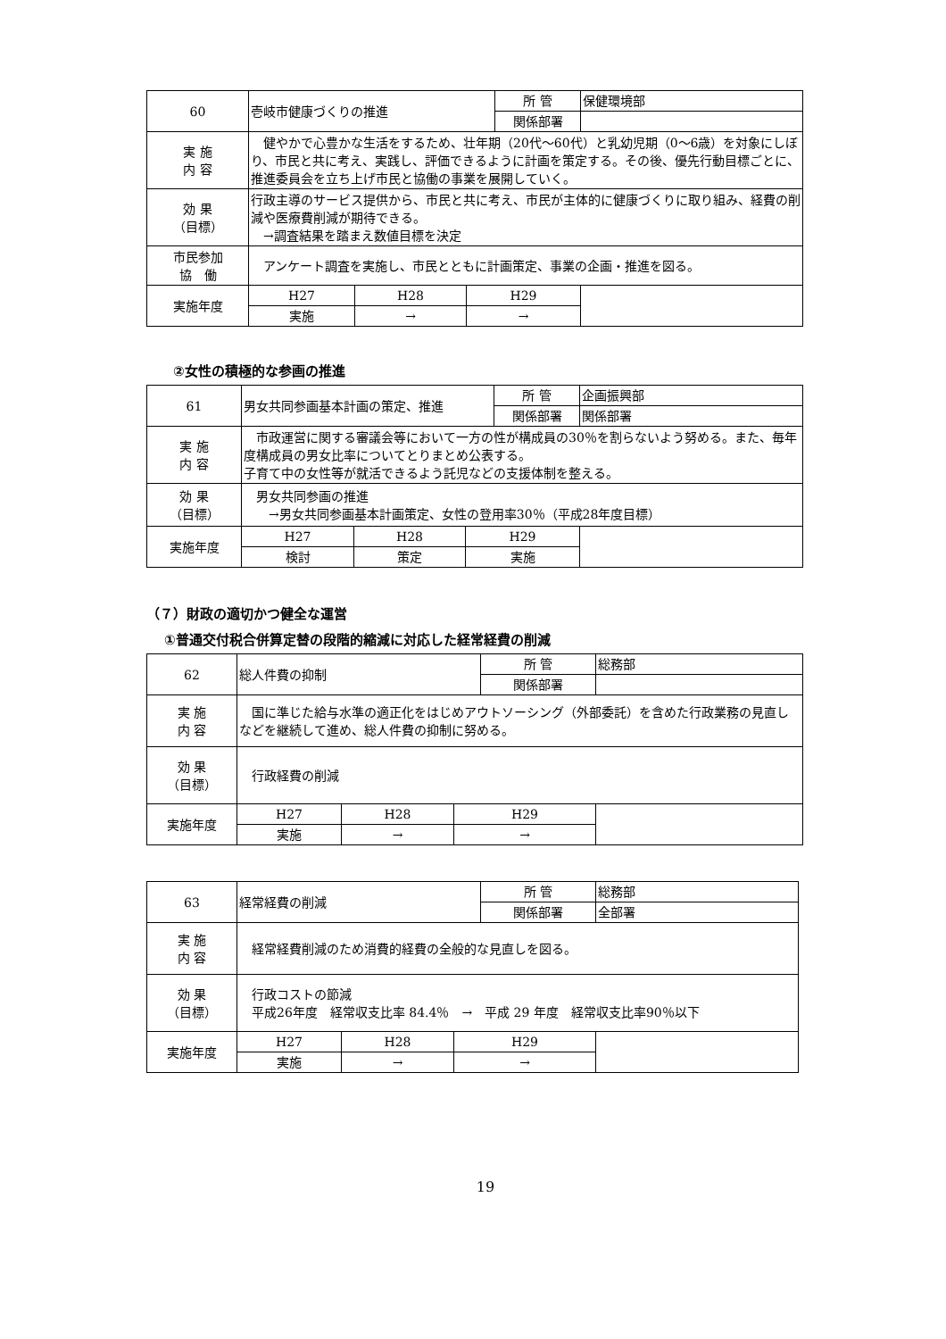| 60 | 壱岐市健康づくりの推進 | | | 所 管 | 保健環境部 |
| | | | | 関係部署 | |
| 実 施 内 容 | 健やかで心豊かな生活をするため、壮年期（20代～60代）と乳幼児期（0～6歳）を対象にしぼり、市民と共に考え、実践し、評価できるように計画を策定する。その後、優先行動目標ごとに、推進委員会を立ち上げ市民と協働の事業を展開していく。 | | | | |
| 効 果 （目標） | 行政主導のサービス提供から、市民と共に考え、市民が主体的に健康づくりに取り組み、経費の削減や医療費削減が期待できる。 →調査結果を踏まえ数値目標を決定 | | | | |
| 市民参加 協 働 | アンケート調査を実施し、市民とともに計画策定、事業の企画・推進を図る。 | | | | |
| 実施年度 | H27 | H28 | H29 | | |
| | 実施 | → | → | | |
②女性の積極的な参画の推進
| 61 | 男女共同参画基本計画の策定、推進 | | | 所 管 | 企画振興部 |
| | | | | 関係部署 | 関係部署 |
| 実 施 内 容 | 市政運営に関する審議会等において一方の性が構成員の30％を割らないよう努める。また、毎年度構成員の男女比率についてとりまとめ公表する。 子育て中の女性等が就活できるよう託児などの支援体制を整える。 | | | | |
| 効 果 （目標） | 男女共同参画の推進 →男女共同参画基本計画策定、女性の登用率30％（平成28年度目標） | | | | |
| 実施年度 | H27 | H28 | H29 | | |
| | 検討 | 策定 | 実施 | | |
（７）財政の適切かつ健全な運営
①普通交付税合併算定替の段階的縮減に対応した経常経費の削減
| 62 | 総人件費の抑制 | | | 所 管 | 総務部 |
| | | | | 関係部署 | |
| 実 施 内 容 | 国に準じた給与水準の適正化をはじめアウトソーシング（外部委託）を含めた行政業務の見直しなどを継続して進め、総人件費の抑制に努める。 | | | | |
| 効 果 （目標） | 行政経費の削減 | | | | |
| 実施年度 | H27 | H28 | H29 | | |
| | 実施 | → | → | | |
| 63 | 経常経費の削減 | | | 所 管 | 総務部 |
| | | | | 関係部署 | 全部署 |
| 実 施 内 容 | 経常経費削減のため消費的経費の全般的な見直しを図る。 | | | | |
| 効 果 （目標） | 行政コストの節減 平成26年度 経常収支比率 84.4％ → 平成 29 年度 経常収支比率90％以下 | | | | |
| 実施年度 | H27 | H28 | H29 | | |
| | 実施 | → | → | | |
19